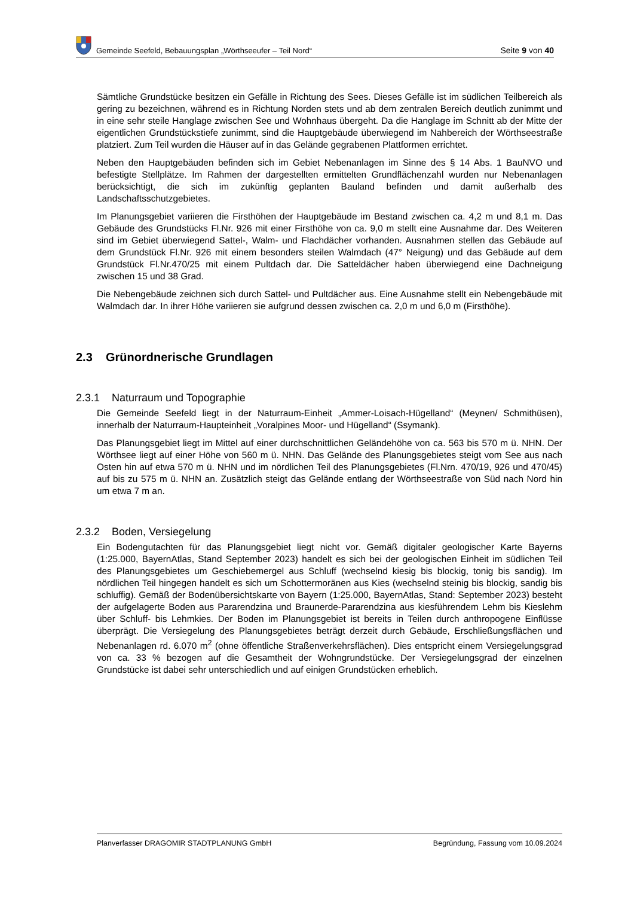Gemeinde Seefeld, Bebauungsplan „Wörthseeufer – Teil Nord“Seite 9 von 40
Sämtliche Grundstücke besitzen ein Gefälle in Richtung des Sees. Dieses Gefälle ist im südlichen Teilbereich als gering zu bezeichnen, während es in Richtung Norden stets und ab dem zentralen Bereich deutlich zunimmt und in eine sehr steile Hanglage zwischen See und Wohnhaus übergeht. Da die Hanglage im Schnitt ab der Mitte der eigentlichen Grundstückstiefe zunimmt, sind die Hauptgebäude überwiegend im Nahbereich der Wörthseestraße platziert. Zum Teil wurden die Häuser auf in das Gelände gegrabenen Plattformen errichtet.
Neben den Hauptgebäuden befinden sich im Gebiet Nebenanlagen im Sinne des § 14 Abs. 1 BauNVO und befestigte Stellplätze. Im Rahmen der dargestellten ermittelten Grundflächenzahl wurden nur Nebenanlagen berücksichtigt, die sich im zukünftig geplanten Bauland befinden und damit außerhalb des Landschaftsschutzgebietes.
Im Planungsgebiet variieren die Firsthöhen der Hauptgebäude im Bestand zwischen ca. 4,2 m und 8,1 m. Das Gebäude des Grundstücks Fl.Nr. 926 mit einer Firsthöhe von ca. 9,0 m stellt eine Ausnahme dar. Des Weiteren sind im Gebiet überwiegend Sattel-, Walm- und Flachdächer vorhanden. Ausnahmen stellen das Gebäude auf dem Grundstück Fl.Nr. 926 mit einem besonders steilen Walmdach (47° Neigung) und das Gebäude auf dem Grundstück Fl.Nr.470/25 mit einem Pultdach dar. Die Satteldächer haben überwiegend eine Dachneigung zwischen 15 und 38 Grad.
Die Nebengebäude zeichnen sich durch Sattel- und Pultdächer aus. Eine Ausnahme stellt ein Nebengebäude mit Walmdach dar. In ihrer Höhe variieren sie aufgrund dessen zwischen ca. 2,0 m und 6,0 m (Firsthöhe).
2.3 Grünordnerische Grundlagen
2.3.1 Naturraum und Topographie
Die Gemeinde Seefeld liegt in der Naturraum-Einheit „Ammer-Loisach-Hügelland“ (Meynen/ Schmithüsen), innerhalb der Naturraum-Haupteinheit „Voralpines Moor- und Hügelland“ (Ssymank).
Das Planungsgebiet liegt im Mittel auf einer durchschnittlichen Geländehöhe von ca. 563 bis 570 m ü. NHN. Der Wörthsee liegt auf einer Höhe von 560 m ü. NHN. Das Gelände des Planungsgebietes steigt vom See aus nach Osten hin auf etwa 570 m ü. NHN und im nördlichen Teil des Planungsgebietes (Fl.Nrn. 470/19, 926 und 470/45) auf bis zu 575 m ü. NHN an. Zusätzlich steigt das Gelände entlang der Wörthseestraße von Süd nach Nord hin um etwa 7 m an.
2.3.2 Boden, Versiegelung
Ein Bodengutachten für das Planungsgebiet liegt nicht vor. Gemäß digitaler geologischer Karte Bayerns (1:25.000, BayernAtlas, Stand September 2023) handelt es sich bei der geologischen Einheit im südlichen Teil des Planungsgebietes um Geschiebemergel aus Schluff (wechselnd kiesig bis blockig, tonig bis sandig). Im nördlichen Teil hingegen handelt es sich um Schottermoränen aus Kies (wechselnd steinig bis blockig, sandig bis schluffig). Gemäß der Bodenübersichtskarte von Bayern (1:25.000, BayernAtlas, Stand: September 2023) besteht der aufgelagerte Boden aus Pararendzina und Braunerde-Pararendzina aus kiesführendem Lehm bis Kieslehm über Schluff- bis Lehmkies. Der Boden im Planungsgebiet ist bereits in Teilen durch anthropogene Einflüsse überprägt. Die Versiegelung des Planungsgebietes beträgt derzeit durch Gebäude, Erschließungsflächen und Nebenanlagen rd. 6.070 m<sup>2</sup> (ohne öffentliche Straßenverkehrsflächen). Dies entspricht einem Versiegelungsgrad von ca. 33 % bezogen auf die Gesamtheit der Wohngrundstücke. Der Versiegelungsgrad der einzelnen Grundstücke ist dabei sehr unterschiedlich und auf einigen Grundstücken erheblich.
Planverfasser DRAGOMIR STADTPLANUNG GmbH Begründung, Fassung vom 10.09.2024